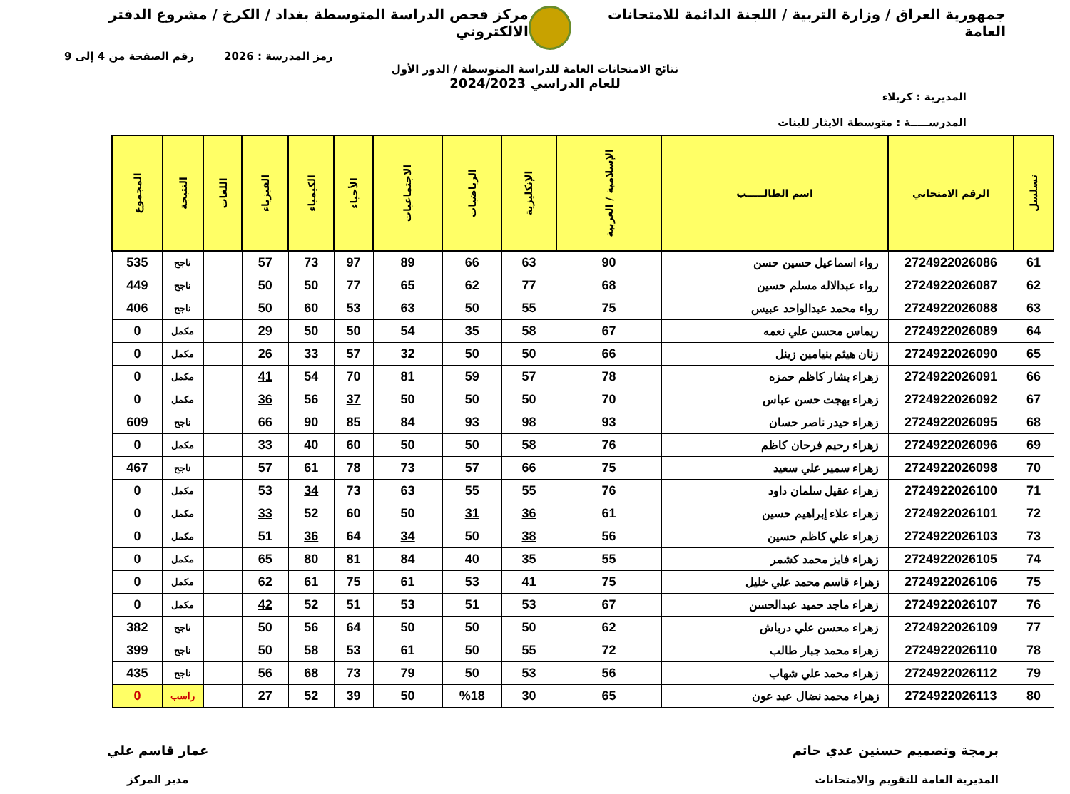جمهورية العراق / وزارة التربية / اللجنة الدائمة للامتحانات العامة
مركز فحص الدراسة المتوسطة بغداد / الكرخ / مشروع الدفتر الالكتروني
رمز المدرسة : 2026 رقم الصفحة من 4 إلى 9
نتائج الامتحانات العامة للدراسة المتوسطة / الدور الأول
للعام الدراسي 2024/2023
المديرية : كربلاء
المدرســـــة : متوسطة الايثار للبنات
| تسلسل | الرقم الامتحاني | اسم الطالـــــب | الإسلامية / العربية | الإنكليزية | الرياضيات | الاجتماعيات | الأحياء | الكيمياء | الفيزياء | اللغات | النتيجة | المجموع |
| --- | --- | --- | --- | --- | --- | --- | --- | --- | --- | --- | --- | --- |
| 61 | 2724922026086 | رواء اسماعيل حسين حسن | 90 | 63 | 66 | 89 | 97 | 73 | 57 | | ناجح | 535 |
| 62 | 2724922026087 | رواء عبدالاله مسلم حسين | 68 | 77 | 62 | 65 | 77 | 50 | 50 | | ناجح | 449 |
| 63 | 2724922026088 | رواء محمد عبدالواحد عبيس | 75 | 55 | 50 | 63 | 53 | 60 | 50 | | ناجح | 406 |
| 64 | 2724922026089 | ريماس محسن علي نعمه | 67 | 58 | 35 | 54 | 50 | 50 | 29 | | مكمل | 0 |
| 65 | 2724922026090 | زنان هيثم بنيامين زينل | 66 | 50 | 50 | 32 | 57 | 33 | 26 | | مكمل | 0 |
| 66 | 2724922026091 | زهراء بشار كاظم حمزه | 78 | 57 | 59 | 81 | 70 | 54 | 41 | | مكمل | 0 |
| 67 | 2724922026092 | زهراء بهجت حسن عباس | 70 | 50 | 50 | 50 | 37 | 56 | 36 | | مكمل | 0 |
| 68 | 2724922026095 | زهراء حيدر ناصر حسان | 93 | 98 | 93 | 84 | 85 | 90 | 66 | | ناجح | 609 |
| 69 | 2724922026096 | زهراء رحيم فرحان كاظم | 76 | 58 | 50 | 50 | 60 | 40 | 33 | | مكمل | 0 |
| 70 | 2724922026098 | زهراء سمير علي سعيد | 75 | 66 | 57 | 73 | 78 | 61 | 57 | | ناجح | 467 |
| 71 | 2724922026100 | زهراء عقيل سلمان داود | 76 | 55 | 55 | 63 | 73 | 34 | 53 | | مكمل | 0 |
| 72 | 2724922026101 | زهراء علاء إبراهيم حسين | 61 | 36 | 31 | 50 | 60 | 52 | 33 | | مكمل | 0 |
| 73 | 2724922026103 | زهراء علي كاظم حسين | 56 | 38 | 50 | 34 | 64 | 36 | 51 | | مكمل | 0 |
| 74 | 2724922026105 | زهراء فايز محمد كشمر | 55 | 35 | 40 | 84 | 81 | 80 | 65 | | مكمل | 0 |
| 75 | 2724922026106 | زهراء قاسم محمد علي خليل | 75 | 41 | 53 | 61 | 75 | 61 | 62 | | مكمل | 0 |
| 76 | 2724922026107 | زهراء ماجد حميد عبدالحسن | 67 | 53 | 51 | 53 | 51 | 52 | 42 | | مكمل | 0 |
| 77 | 2724922026109 | زهراء محسن علي درباش | 62 | 50 | 50 | 50 | 64 | 56 | 50 | | ناجح | 382 |
| 78 | 2724922026110 | زهراء محمد جبار طالب | 72 | 55 | 50 | 61 | 53 | 58 | 50 | | ناجح | 399 |
| 79 | 2724922026112 | زهراء محمد علي شهاب | 56 | 53 | 50 | 79 | 73 | 68 | 56 | | ناجح | 435 |
| 80 | 2724922026113 | زهراء محمد نضال عبد عون | 65 | 30 | %18 | 50 | 39 | 52 | 27 | | راسب | 0 |
برمجة وتصميم حسنين عدي حاتم
المديرية العامة للتقويم والامتحانات
عمار قاسم علي
مدير المركز